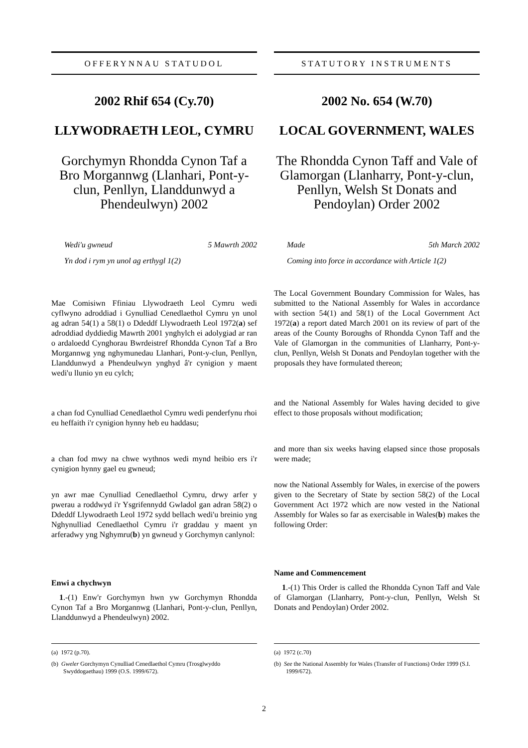OFFERYNNAU STATUDOL
2002 Rhif 654 (Cy.70)
LLYWODRAETH LEOL, CYMRU
Gorchymyn Rhondda Cynon Taf a Bro Morgannwg (Llanhari, Pont-y-clun, Penllyn, Llanddunwyd a Phendeulwyn) 2002
Wedi'u gwneud 5 Mawrth 2002
Yn dod i rym yn unol ag erthygl 1(2)
Mae Comisiwn Ffiniau Llywodraeth Leol Cymru wedi cyflwyno adroddiad i Gynulliad Cenedlaethol Cymru yn unol ag adran 54(1) a 58(1) o Ddeddf Llywodraeth Leol 1972(a) sef adroddiad dyddiedig Mawrth 2001 ynghylch ei adolygiad ar ran o ardaloedd Cynghorau Bwrdeistref Rhondda Cynon Taf a Bro Morgannwg yng nghymunedau Llanhari, Pont-y-clun, Penllyn, Llanddunwyd a Phendeulwyn ynghyd â'r cynigion y maent wedi'u llunio yn eu cylch;
a chan fod Cynulliad Cenedlaethol Cymru wedi penderfynu rhoi eu heffaith i'r cynigion hynny heb eu haddasu;
a chan fod mwy na chwe wythnos wedi mynd heibio ers i'r cynigion hynny gael eu gwneud;
yn awr mae Cynulliad Cenedlaethol Cymru, drwy arfer y pwerau a roddwyd i'r Ysgrifennydd Gwladol gan adran 58(2) o Ddeddf Llywodraeth Leol 1972 sydd bellach wedi'u breinio yng Nghynulliad Cenedlaethol Cymru i'r graddau y maent yn arferadwy yng Nghymru(b) yn gwneud y Gorchymyn canlynol:
Enwi a chychwyn
1.-(1) Enw'r Gorchymyn hwn yw Gorchymyn Rhondda Cynon Taf a Bro Morgannwg (Llanhari, Pont-y-clun, Penllyn, Llanddunwyd a Phendeulwyn) 2002.
(a) 1972 (p.70).
(b) Gweler Gorchymyn Cynulliad Cenedlaethol Cymru (Trosglwyddo Swyddogaethau) 1999 (O.S. 1999/672).
STATUTORY INSTRUMENTS
2002 No. 654 (W.70)
LOCAL GOVERNMENT, WALES
The Rhondda Cynon Taff and Vale of Glamorgan (Llanharry, Pont-y-clun, Penllyn, Welsh St Donats and Pendoylan) Order 2002
Made 5th March 2002
Coming into force in accordance with Article 1(2)
The Local Government Boundary Commission for Wales, has submitted to the National Assembly for Wales in accordance with section 54(1) and 58(1) of the Local Government Act 1972(a) a report dated March 2001 on its review of part of the areas of the County Boroughs of Rhondda Cynon Taff and the Vale of Glamorgan in the communities of Llanharry, Pont-y-clun, Penllyn, Welsh St Donats and Pendoylan together with the proposals they have formulated thereon;
and the National Assembly for Wales having decided to give effect to those proposals without modification;
and more than six weeks having elapsed since those proposals were made;
now the National Assembly for Wales, in exercise of the powers given to the Secretary of State by section 58(2) of the Local Government Act 1972 which are now vested in the National Assembly for Wales so far as exercisable in Wales(b) makes the following Order:
Name and Commencement
1.-(1) This Order is called the Rhondda Cynon Taff and Vale of Glamorgan (Llanharry, Pont-y-clun, Penllyn, Welsh St Donats and Pendoylan) Order 2002.
(a) 1972 (c.70)
(b) See the National Assembly for Wales (Transfer of Functions) Order 1999 (S.I. 1999/672).
2